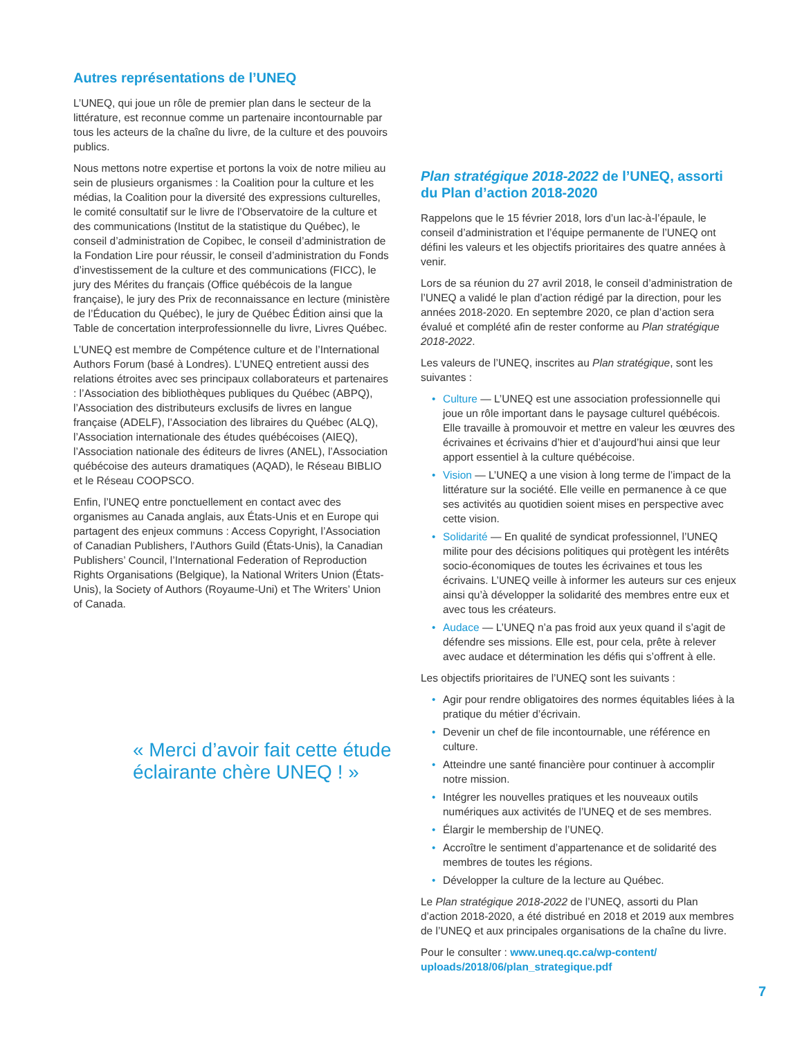Autres représentations de l’UNEQ
L’UNEQ, qui joue un rôle de premier plan dans le secteur de la littérature, est reconnue comme un partenaire incontournable par tous les acteurs de la chaîne du livre, de la culture et des pouvoirs publics.
Nous mettons notre expertise et portons la voix de notre milieu au sein de plusieurs organismes : la Coalition pour la culture et les médias, la Coalition pour la diversité des expressions culturelles, le comité consultatif sur le livre de l’Observatoire de la culture et des communications (Institut de la statistique du Québec), le conseil d’administration de Copibec, le conseil d’administration de la Fondation Lire pour réussir, le conseil d’administration du Fonds d’investissement de la culture et des communications (FICC), le jury des Mérites du français (Office québécois de la langue française), le jury des Prix de reconnaissance en lecture (ministère de l’Éducation du Québec), le jury de Québec Édition ainsi que la Table de concertation interprofessionnelle du livre, Livres Québec.
L’UNEQ est membre de Compétence culture et de l’International Authors Forum (basé à Londres). L’UNEQ entretient aussi des relations étroites avec ses principaux collaborateurs et partenaires : l’Association des bibliothèques publiques du Québec (ABPQ), l’Association des distributeurs exclusifs de livres en langue française (ADELF), l’Association des libraires du Québec (ALQ), l’Association internationale des études québécoises (AIEQ), l’Association nationale des éditeurs de livres (ANEL), l’Association québécoise des auteurs dramatiques (AQAD), le Réseau BIBLIO et le Réseau COOPSCO.
Enfin, l’UNEQ entre ponctuellement en contact avec des organismes au Canada anglais, aux États-Unis et en Europe qui partagent des enjeux communs : Access Copyright, l’Association of Canadian Publishers, l’Authors Guild (États-Unis), la Canadian Publishers’ Council, l’International Federation of Reproduction Rights Organisations (Belgique), la National Writers Union (États-Unis), la Society of Authors (Royaume-Uni) et The Writers’ Union of Canada.
« Merci d’avoir fait cette étude éclairante chère UNEQ ! »
Plan stratégique 2018-2022 de l’UNEQ, assorti du Plan d’action 2018-2020
Rappelons que le 15 février 2018, lors d’un lac-à-l’épaule, le conseil d’administration et l’équipe permanente de l’UNEQ ont défini les valeurs et les objectifs prioritaires des quatre années à venir.
Lors de sa réunion du 27 avril 2018, le conseil d’administration de l’UNEQ a validé le plan d’action rédigé par la direction, pour les années 2018-2020. En septembre 2020, ce plan d’action sera évalué et complété afin de rester conforme au Plan stratégique 2018-2022.
Les valeurs de l’UNEQ, inscrites au Plan stratégique, sont les suivantes :
• Culture — L’UNEQ est une association professionnelle qui joue un rôle important dans le paysage culturel québécois. Elle travaille à promouvoir et mettre en valeur les œuvres des écrivaines et écrivains d’hier et d’aujourd’hui ainsi que leur apport essentiel à la culture québécoise.
• Vision — L’UNEQ a une vision à long terme de l’impact de la littérature sur la société. Elle veille en permanence à ce que ses activités au quotidien soient mises en perspective avec cette vision.
• Solidarité — En qualité de syndicat professionnel, l’UNEQ milite pour des décisions politiques qui protègent les intérêts socio-économiques de toutes les écrivaines et tous les écrivains. L’UNEQ veille à informer les auteurs sur ces enjeux ainsi qu’à développer la solidarité des membres entre eux et avec tous les créateurs.
• Audace — L’UNEQ n’a pas froid aux yeux quand il s’agit de défendre ses missions. Elle est, pour cela, prête à relever avec audace et détermination les défis qui s’offrent à elle.
Les objectifs prioritaires de l’UNEQ sont les suivants :
• Agir pour rendre obligatoires des normes équitables liées à la pratique du métier d’écrivain.
• Devenir un chef de file incontournable, une référence en culture.
• Atteindre une santé financière pour continuer à accomplir notre mission.
• Intégrer les nouvelles pratiques et les nouveaux outils numériques aux activités de l’UNEQ et de ses membres.
• Élargir le membership de l’UNEQ.
• Accroître le sentiment d’appartenance et de solidarité des membres de toutes les régions.
• Développer la culture de la lecture au Québec.
Le Plan stratégique 2018-2022 de l’UNEQ, assorti du Plan d’action 2018-2020, a été distribué en 2018 et 2019 aux membres de l’UNEQ et aux principales organisations de la chaîne du livre.
Pour le consulter : www.uneq.qc.ca/wp-content/ uploads/2018/06/plan_strategique.pdf
7